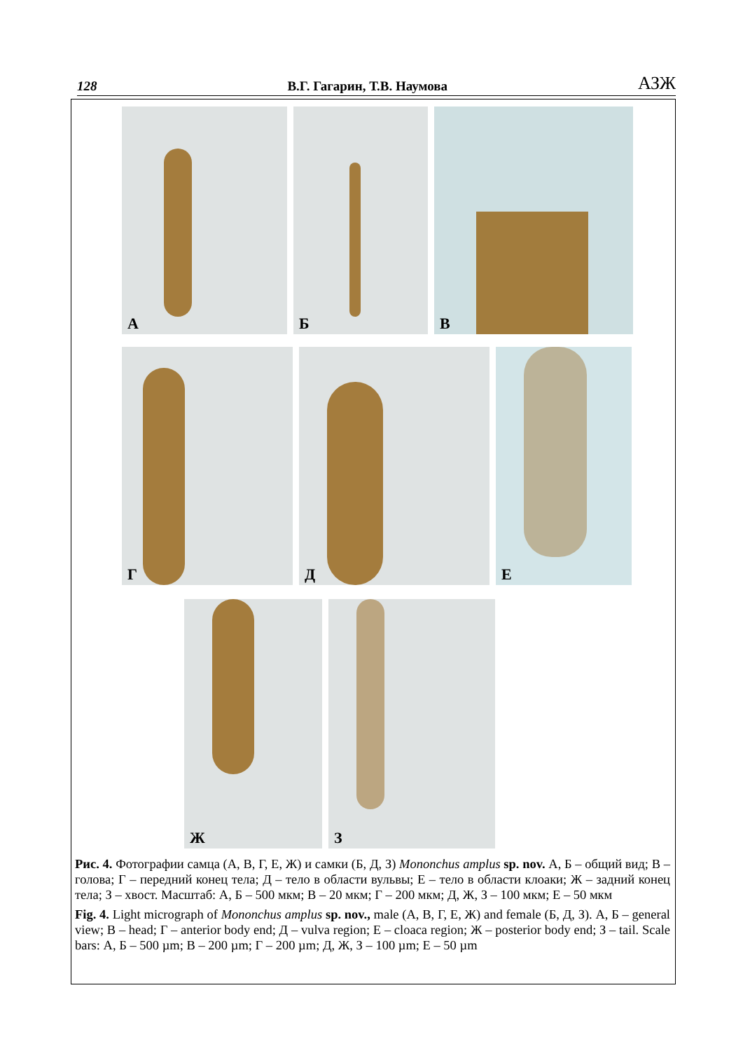128 В.Г. Гагарин, Т.В. Наумова АЗЖ
А
Б
В
Г
Д
Е
Ж
З
Рис. 4. Фотографии самца (А, В, Г, Е, Ж) и самки (Б, Д, З) Mononchus amplus sp. nov. А, Б – общий вид; В – голова; Г – передний конец тела; Д – тело в области вульвы; Е – тело в области клоаки; Ж – задний конец тела; З – хвост. Масштаб: А, Б – 500 мкм; В – 20 мкм; Г – 200 мкм; Д, Ж, З – 100 мкм; Е – 50 мкм
Fig. 4. Light micrograph of Mononchus amplus sp. nov., male (А, В, Г, Е, Ж) and female (Б, Д, З). А, Б – general view; В – head; Г – anterior body end; Д – vulva region; Е – cloaca region; Ж – posterior body end; З – tail. Scale bars: А, Б – 500 µm; В – 200 µm; Г – 200 µm; Д, Ж, З – 100 µm; Е – 50 µm